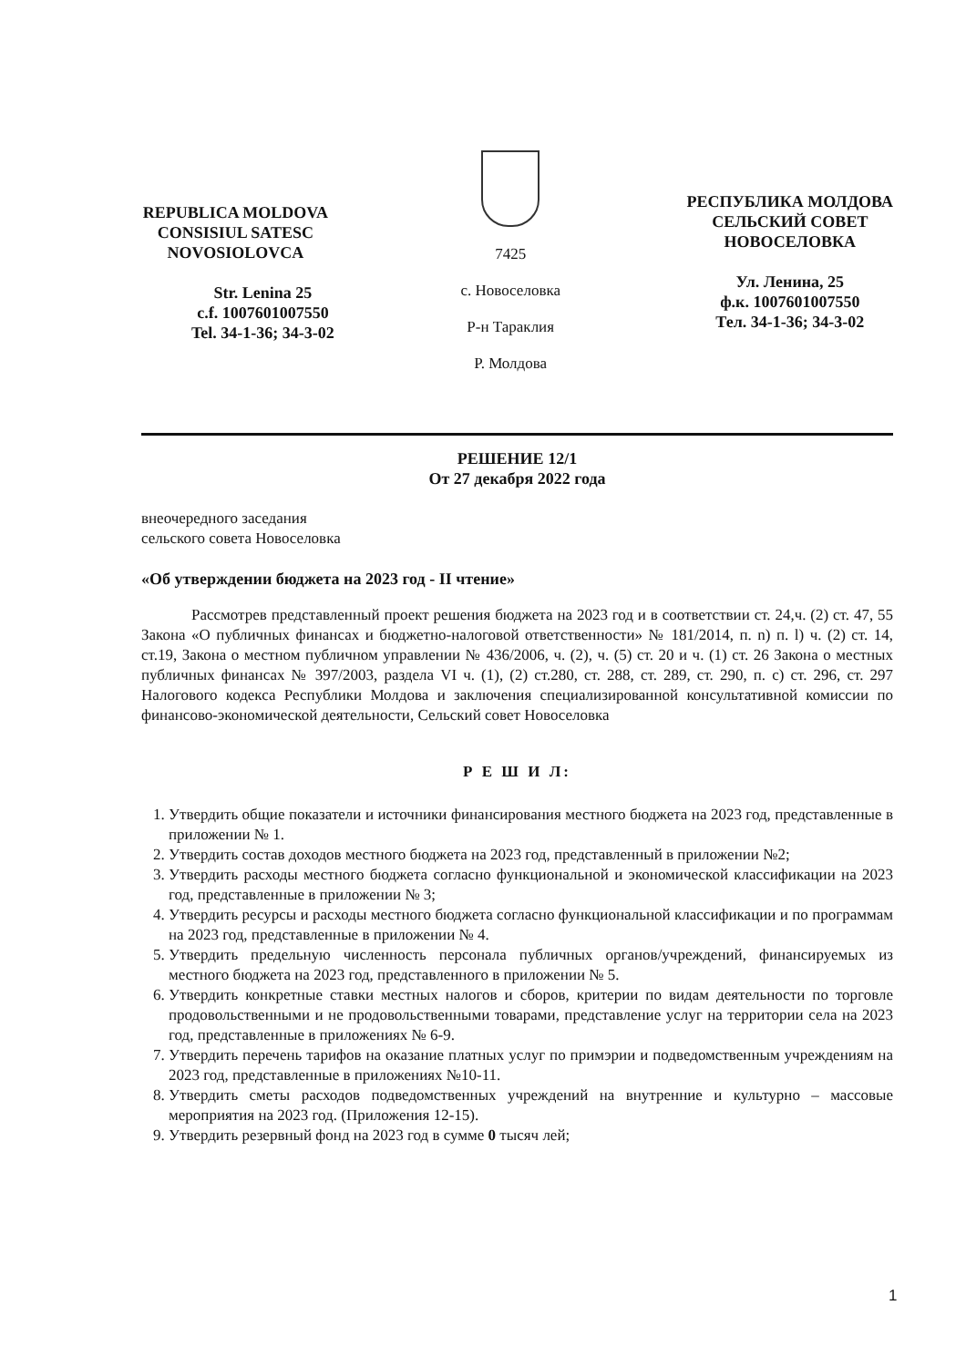REPUBLICA MOLDOVA
CONSISIUL SATESC
NOVOSIOLOVCA
Str. Lenina 25
c.f. 1007601007550
Tel. 34-1-36; 34-3-02
7425
с. Новоселовка
Р-н Тараклия
Р. Молдова
РЕСПУБЛИКА МОЛДОВА
СЕЛЬСКИЙ СОВЕТ
НОВОСЕЛОВКА
Ул. Ленина, 25
ф.к. 1007601007550
Тел. 34-1-36; 34-3-02
РЕШЕНИЕ 12/1
От 27 декабря 2022 года
внеочередного заседания
сельского совета Новоселовка
«Об утверждении бюджета на 2023 год - II чтение»
Рассмотрев представленный проект решения бюджета на 2023 год и в соответствии ст. 24,ч. (2) ст. 47, 55 Закона «О публичных финансах и бюджетно-налоговой ответственности» № 181/2014, п. n) п. l) ч. (2) ст. 14, ст.19, Закона о местном публичном управлении № 436/2006, ч. (2), ч. (5) ст. 20 и ч. (1) ст. 26 Закона о местных публичных финансах № 397/2003, раздела VI ч. (1), (2) ст.280, ст. 288, ст. 289, ст. 290, п. c) ст. 296, ст. 297 Налогового кодекса Республики Молдова и заключения специализированной консультативной комиссии по финансово-экономической деятельности, Сельский совет Новоселовка
Р Е Ш И Л:
1. Утвердить общие показатели и источники финансирования местного бюджета на 2023 год, представленные в приложении № 1.
2. Утвердить состав доходов местного бюджета на 2023 год, представленный в приложении №2;
3. Утвердить расходы местного бюджета согласно функциональной и экономической классификации на 2023 год, представленные в приложении № 3;
4. Утвердить ресурсы и расходы местного бюджета согласно функциональной классификации и по программам на 2023 год, представленные в приложении № 4.
5. Утвердить предельную численность персонала публичных органов/учреждений, финансируемых из местного бюджета на 2023 год, представленного в приложении № 5.
6. Утвердить конкретные ставки местных налогов и сборов, критерии по видам деятельности по торговле продовольственными и не продовольственными товарами, представление услуг на территории села на 2023 год, представленные в приложениях № 6-9.
7. Утвердить перечень тарифов на оказание платных услуг по примэрии и подведомственным учреждениям на 2023 год, представленные в приложениях №10-11.
8. Утвердить сметы расходов подведомственных учреждений на внутренние и культурно – массовые мероприятия на 2023 год. (Приложения 12-15).
9. Утвердить резервный фонд на 2023 год в сумме 0 тысяч лей;
1